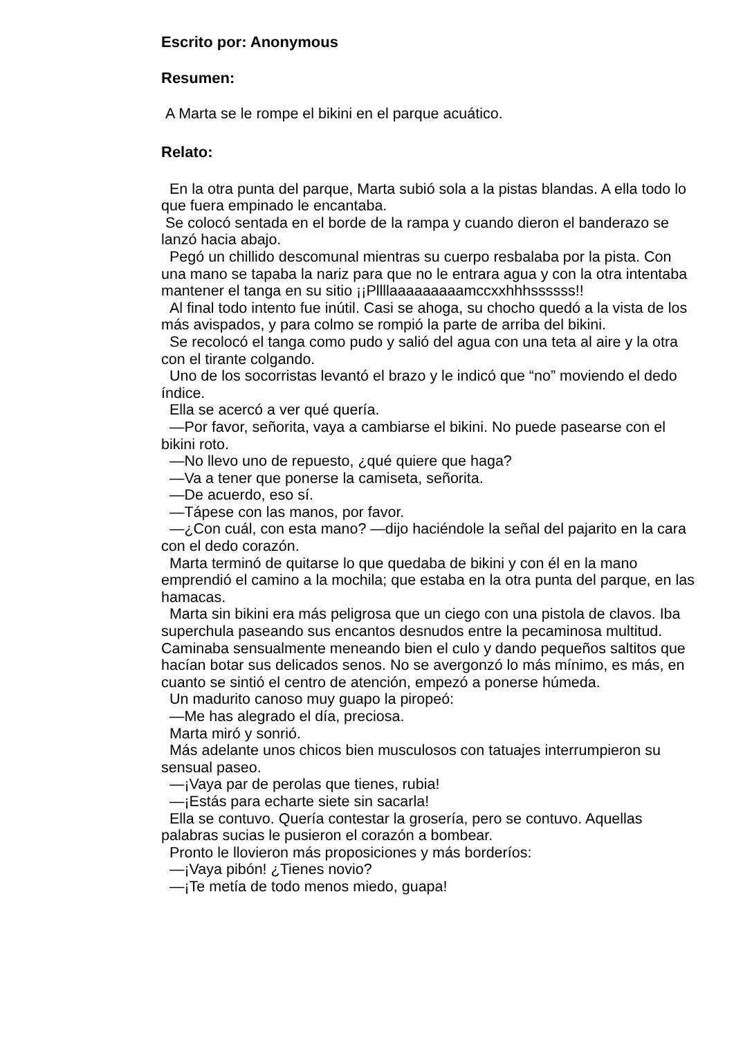Escrito por: Anonymous
Resumen:
A Marta se le rompe el bikini en el parque acuático.
Relato:
En la otra punta del parque, Marta subió sola a la pistas blandas. A ella todo lo que fuera empinado le encantaba.
Se colocó sentada en el borde de la rampa y cuando dieron el banderazo se lanzó hacia abajo.
Pegó un chillido descomunal mientras su cuerpo resbalaba por la pista. Con una mano se tapaba la nariz para que no le entrara agua y con la otra intentaba mantener el tanga en su sitio ¡¡Pllllaaaaaaaaamccxxhhhssssss!!
Al final todo intento fue inútil. Casi se ahoga, su chocho quedó a la vista de los más avispados, y para colmo se rompió la parte de arriba del bikini.
Se recolocó el tanga como pudo y salió del agua con una teta al aire y la otra con el tirante colgando.
Uno de los socorristas levantó el brazo y le indicó que “no” moviendo el dedo índice.
Ella se acercó a ver qué quería.
—Por favor, señorita, vaya a cambiarse el bikini. No puede pasearse con el bikini roto.
—No llevo uno de repuesto, ¿qué quiere que haga?
—Va a tener que ponerse la camiseta, señorita.
—De acuerdo, eso sí.
—Tápese con las manos, por favor.
—¿Con cuál, con esta mano? —dijo haciéndole la señal del pajarito en la cara con el dedo corazón.
Marta terminó de quitarse lo que quedaba de bikini y con él en la mano emprendió el camino a la mochila; que estaba en la otra punta del parque, en las hamacas.
Marta sin bikini era más peligrosa que un ciego con una pistola de clavos. Iba superchula paseando sus encantos desnudos entre la pecaminosa multitud. Caminaba sensualmente meneando bien el culo y dando pequeños saltitos que hacían botar sus delicados senos. No se avergonzó lo más mínimo, es más, en cuanto se sintió el centro de atención, empezó a ponerse húmeda.
Un madurito canoso muy guapo la piropeó:
—Me has alegrado el día, preciosa.
Marta miró y sonrió.
Más adelante unos chicos bien musculosos con tatuajes interrumpieron su sensual paseo.
—¡Vaya par de perolas que tienes, rubia!
—¡Estás para echarte siete sin sacarla!
Ella se contuvo. Quería contestar la grosería, pero se contuvo. Aquellas palabras sucias le pusieron el corazón a bombear.
Pronto le llovieron más proposiciones y más borderíos:
—¡Vaya pibón! ¿Tienes novio?
—¡Te metía de todo menos miedo, guapa!